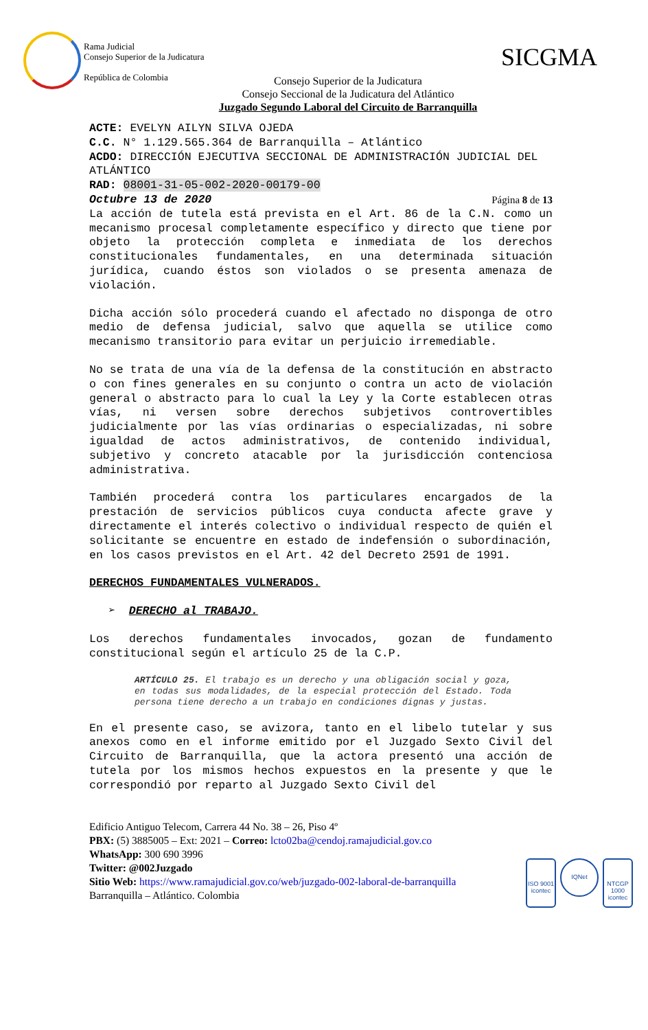Rama Judicial
Consejo Superior de la Judicatura
República de Colombia
SICGMA
Consejo Superior de la Judicatura
Consejo Seccional de la Judicatura del Atlántico
Juzgado Segundo Laboral del Circuito de Barranquilla
ACTE: EVELYN AILYN SILVA OJEDA
C.C. N° 1.129.565.364 de Barranquilla – Atlántico
ACDO: DIRECCIÓN EJECUTIVA SECCIONAL DE ADMINISTRACIÓN JUDICIAL DEL ATLÁNTICO
RAD: 08001-31-05-002-2020-00179-00
Octubre 13 de 2020 Página 8 de 13
La acción de tutela está prevista en el Art. 86 de la C.N. como un mecanismo procesal completamente específico y directo que tiene por objeto la protección completa e inmediata de los derechos constitucionales fundamentales, en una determinada situación jurídica, cuando éstos son violados o se presenta amenaza de violación.
Dicha acción sólo procederá cuando el afectado no disponga de otro medio de defensa judicial, salvo que aquella se utilice como mecanismo transitorio para evitar un perjuicio irremediable.
No se trata de una vía de la defensa de la constitución en abstracto o con fines generales en su conjunto o contra un acto de violación general o abstracto para lo cual la Ley y la Corte establecen otras vías, ni versen sobre derechos subjetivos controvertibles judicialmente por las vías ordinarias o especializadas, ni sobre igualdad de actos administrativos, de contenido individual, subjetivo y concreto atacable por la jurisdicción contenciosa administrativa.
También procederá contra los particulares encargados de la prestación de servicios públicos cuya conducta afecte grave y directamente el interés colectivo o individual respecto de quién el solicitante se encuentre en estado de indefensión o subordinación, en los casos previstos en el Art. 42 del Decreto 2591 de 1991.
DERECHOS FUNDAMENTALES VULNERADOS.
➢ DERECHO al TRABAJO.
Los derechos fundamentales invocados, gozan de fundamento constitucional según el artículo 25 de la C.P.
ARTÍCULO 25. El trabajo es un derecho y una obligación social y goza, en todas sus modalidades, de la especial protección del Estado. Toda persona tiene derecho a un trabajo en condiciones dignas y justas.
En el presente caso, se avizora, tanto en el libelo tutelar y sus anexos como en el informe emitido por el Juzgado Sexto Civil del Circuito de Barranquilla, que la actora presentó una acción de tutela por los mismos hechos expuestos en la presente y que le correspondió por reparto al Juzgado Sexto Civil del
Edificio Antiguo Telecom, Carrera 44 No. 38 – 26, Piso 4º
PBX: (5) 3885005 – Ext: 2021 – Correo: lcto02ba@cendoj.ramajudicial.gov.co
WhatsApp: 300 690 3996
Twitter: @002Juzgado
Sitio Web: https://www.ramajudicial.gov.co/web/juzgado-002-laboral-de-barranquilla
Barranquilla – Atlántico. Colombia
ISO 9001
icontec
IQNet
NTCGP 1000
icontec